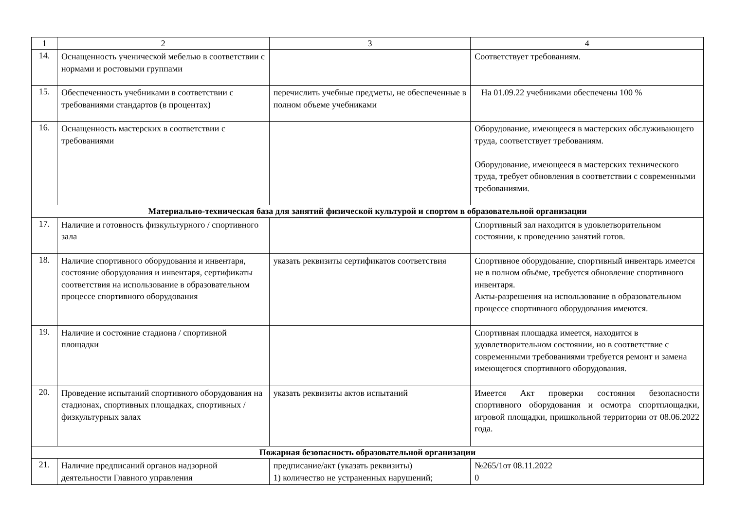| 1 | 2 | 3 | 4 |
| --- | --- | --- | --- |
| 14. | Оснащенность ученической мебелью в соответствии с нормами и ростовыми группами | | Соответствует требованиям. |
| 15. | Обеспеченность учебниками в соответствии с требованиями стандартов (в процентах) | перечислить учебные предметы, не обеспеченные в полном объеме учебниками | На 01.09.22 учебниками обеспечены 100 % |
| 16. | Оснащенность мастерских в соответствии с требованиями | | Оборудование, имеющееся в мастерских обслуживающего труда, соответствует требованиям. Оборудование, имеющееся в мастерских технического труда, требует обновления в соответствии с современными требованиями. |
| Материально-техническая база для занятий физической культурой и спортом в образовательной организации | | | |
| 17. | Наличие и готовность физкультурного / спортивного зала | | Спортивный зал находится в удовлетворительном состоянии, к проведению занятий готов. |
| 18. | Наличие спортивного оборудования и инвентаря, состояние оборудования и инвентаря, сертификаты соответствия на использование в образовательном процессе спортивного оборудования | указать реквизиты сертификатов соответствия | Спортивное оборудование, спортивный инвентарь имеется не в полном объёме, требуется обновление спортивного инвентаря. Акты-разрешения на использование в образовательном процессе спортивного оборудования имеются. |
| 19. | Наличие и состояние стадиона / спортивной площадки | | Спортивная площадка имеется, находится в удовлетворительном состоянии, но в соответствие с современными требованиями требуется ремонт и замена имеющегося спортивного оборудования. |
| 20. | Проведение испытаний спортивного оборудования на стадионах, спортивных площадках, спортивных / физкультурных залах | указать реквизиты актов испытаний | Имеется Акт проверки состояния безопасности спортивного оборудования и осмотра спортплощадки, игровой площадки, пришкольной территории от 08.06.2022 года. |
| Пожарная безопасность образовательной организации | | | |
| 21. | Наличие предписаний органов надзорной деятельности Главного управления | предписание/акт (указать реквизиты) 1) количество не устраненных нарушений; | №265/1от 08.11.2022 0 |